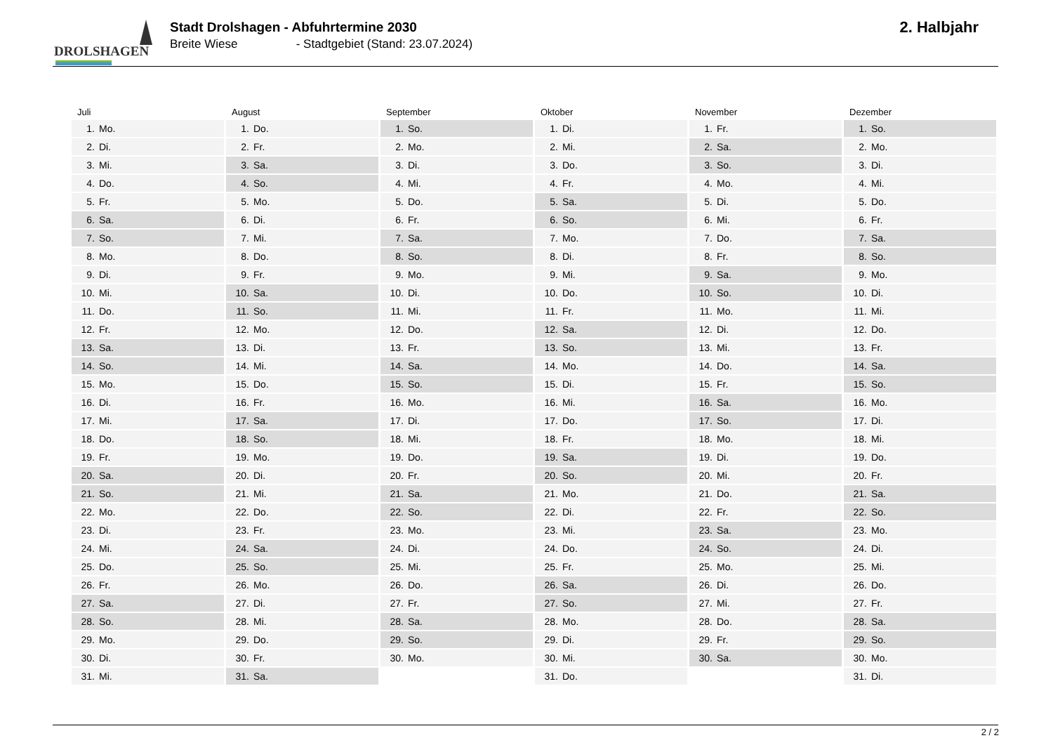DROLSHAGEN
Stadt Drolshagen - Abfuhrtermine 2030
Breite Wiese - Stadtgebiet (Stand: 23.07.2024)
2. Halbjahr
Juli
| 1. | Mo. |
| 2. | Di. |
| 3. | Mi. |
| 4. | Do. |
| 5. | Fr. |
| 6. | Sa. |
| 7. | So. |
| 8. | Mo. |
| 9. | Di. |
| 10. | Mi. |
| 11. | Do. |
| 12. | Fr. |
| 13. | Sa. |
| 14. | So. |
| 15. | Mo. |
| 16. | Di. |
| 17. | Mi. |
| 18. | Do. |
| 19. | Fr. |
| 20. | Sa. |
| 21. | So. |
| 22. | Mo. |
| 23. | Di. |
| 24. | Mi. |
| 25. | Do. |
| 26. | Fr. |
| 27. | Sa. |
| 28. | So. |
| 29. | Mo. |
| 30. | Di. |
| 31. | Mi. |
August
| 1. | Do. |
| 2. | Fr. |
| 3. | Sa. |
| 4. | So. |
| 5. | Mo. |
| 6. | Di. |
| 7. | Mi. |
| 8. | Do. |
| 9. | Fr. |
| 10. | Sa. |
| 11. | So. |
| 12. | Mo. |
| 13. | Di. |
| 14. | Mi. |
| 15. | Do. |
| 16. | Fr. |
| 17. | Sa. |
| 18. | So. |
| 19. | Mo. |
| 20. | Di. |
| 21. | Mi. |
| 22. | Do. |
| 23. | Fr. |
| 24. | Sa. |
| 25. | So. |
| 26. | Mo. |
| 27. | Di. |
| 28. | Mi. |
| 29. | Do. |
| 30. | Fr. |
| 31. | Sa. |
September
| 1. | So. |
| 2. | Mo. |
| 3. | Di. |
| 4. | Mi. |
| 5. | Do. |
| 6. | Fr. |
| 7. | Sa. |
| 8. | So. |
| 9. | Mo. |
| 10. | Di. |
| 11. | Mi. |
| 12. | Do. |
| 13. | Fr. |
| 14. | Sa. |
| 15. | So. |
| 16. | Mo. |
| 17. | Di. |
| 18. | Mi. |
| 19. | Do. |
| 20. | Fr. |
| 21. | Sa. |
| 22. | So. |
| 23. | Mo. |
| 24. | Di. |
| 25. | Mi. |
| 26. | Do. |
| 27. | Fr. |
| 28. | Sa. |
| 29. | So. |
| 30. | Mo. |
Oktober
| 1. | Di. |
| 2. | Mi. |
| 3. | Do. |
| 4. | Fr. |
| 5. | Sa. |
| 6. | So. |
| 7. | Mo. |
| 8. | Di. |
| 9. | Mi. |
| 10. | Do. |
| 11. | Fr. |
| 12. | Sa. |
| 13. | So. |
| 14. | Mo. |
| 15. | Di. |
| 16. | Mi. |
| 17. | Do. |
| 18. | Fr. |
| 19. | Sa. |
| 20. | So. |
| 21. | Mo. |
| 22. | Di. |
| 23. | Mi. |
| 24. | Do. |
| 25. | Fr. |
| 26. | Sa. |
| 27. | So. |
| 28. | Mo. |
| 29. | Di. |
| 30. | Mi. |
| 31. | Do. |
November
| 1. | Fr. |
| 2. | Sa. |
| 3. | So. |
| 4. | Mo. |
| 5. | Di. |
| 6. | Mi. |
| 7. | Do. |
| 8. | Fr. |
| 9. | Sa. |
| 10. | So. |
| 11. | Mo. |
| 12. | Di. |
| 13. | Mi. |
| 14. | Do. |
| 15. | Fr. |
| 16. | Sa. |
| 17. | So. |
| 18. | Mo. |
| 19. | Di. |
| 20. | Mi. |
| 21. | Do. |
| 22. | Fr. |
| 23. | Sa. |
| 24. | So. |
| 25. | Mo. |
| 26. | Di. |
| 27. | Mi. |
| 28. | Do. |
| 29. | Fr. |
| 30. | Sa. |
Dezember
| 1. | So. |
| 2. | Mo. |
| 3. | Di. |
| 4. | Mi. |
| 5. | Do. |
| 6. | Fr. |
| 7. | Sa. |
| 8. | So. |
| 9. | Mo. |
| 10. | Di. |
| 11. | Mi. |
| 12. | Do. |
| 13. | Fr. |
| 14. | Sa. |
| 15. | So. |
| 16. | Mo. |
| 17. | Di. |
| 18. | Mi. |
| 19. | Do. |
| 20. | Fr. |
| 21. | Sa. |
| 22. | So. |
| 23. | Mo. |
| 24. | Di. |
| 25. | Mi. |
| 26. | Do. |
| 27. | Fr. |
| 28. | Sa. |
| 29. | So. |
| 30. | Mo. |
| 31. | Di. |
2 / 2